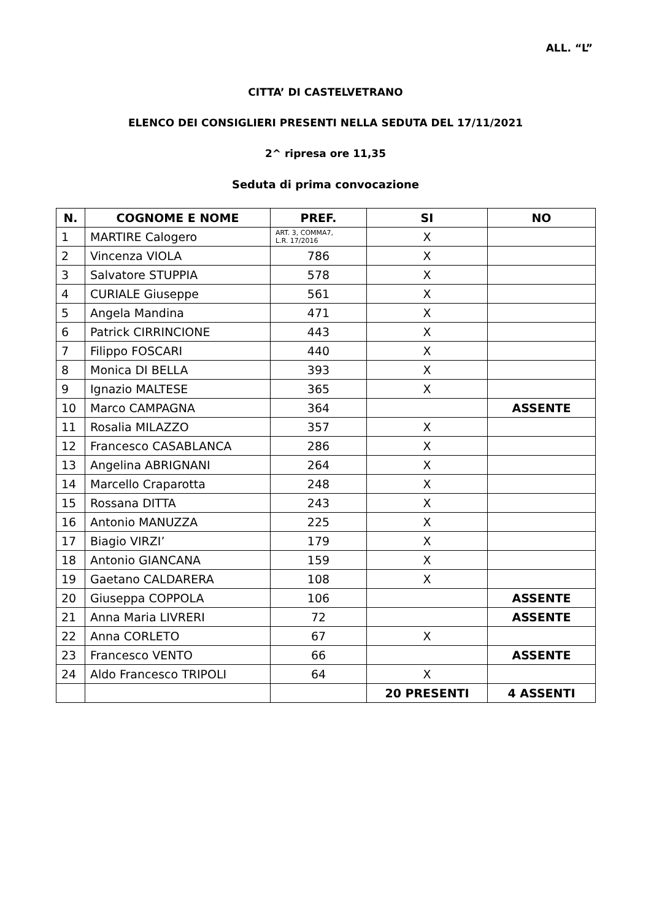ALL. “L”
CITTA’ DI CASTELVETRANO
ELENCO DEI CONSIGLIERI PRESENTI NELLA SEDUTA DEL 17/11/2021
2^ ripresa ore 11,35
Seduta di prima convocazione
| N. | COGNOME E NOME | PREF. | SI | NO |
| --- | --- | --- | --- | --- |
| 1 | MARTIRE Calogero | ART. 3, COMMA7, L.R. 17/2016 | X | |
| 2 | Vincenza VIOLA | 786 | X | |
| 3 | Salvatore STUPPIA | 578 | X | |
| 4 | CURIALE Giuseppe | 561 | X | |
| 5 | Angela Mandina | 471 | X | |
| 6 | Patrick CIRRINCIONE | 443 | X | |
| 7 | Filippo FOSCARI | 440 | X | |
| 8 | Monica DI BELLA | 393 | X | |
| 9 | Ignazio MALTESE | 365 | X | |
| 10 | Marco CAMPAGNA | 364 | | ASSENTE |
| 11 | Rosalia MILAZZO | 357 | X | |
| 12 | Francesco CASABLANCA | 286 | X | |
| 13 | Angelina ABRIGNANI | 264 | X | |
| 14 | Marcello Craparotta | 248 | X | |
| 15 | Rossana DITTA | 243 | X | |
| 16 | Antonio MANUZZA | 225 | X | |
| 17 | Biagio VIRZI’ | 179 | X | |
| 18 | Antonio GIANCANA | 159 | X | |
| 19 | Gaetano CALDARERA | 108 | X | |
| 20 | Giuseppa COPPOLA | 106 | | ASSENTE |
| 21 | Anna Maria LIVRERI | 72 | | ASSENTE |
| 22 | Anna CORLETO | 67 | X | |
| 23 | Francesco VENTO | 66 | | ASSENTE |
| 24 | Aldo Francesco TRIPOLI | 64 | X | |
| | | | 20 PRESENTI | 4 ASSENTI |